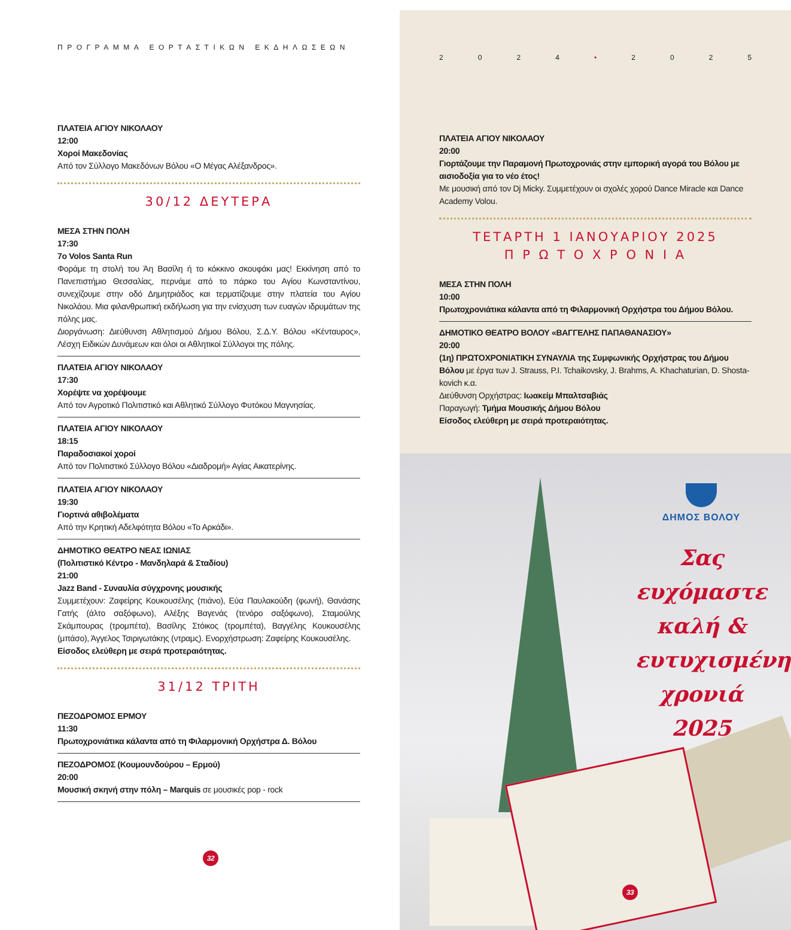ΠΡΟΓΡΑΜΜΑ ΕΟΡΤΑΣΤΙΚΩΝ ΕΚΔΗΛΩΣΕΩΝ
ΠΛΑΤΕΙΑ ΑΓΙΟΥ ΝΙΚΟΛΑΟΥ
12:00
Χοροί Μακεδονίας
Από τον Σύλλογο Μακεδόνων Βόλου «Ο Μέγας Αλέξανδρος».
30/12 ΔΕΥΤΕΡΑ
ΜΕΣΑ ΣΤΗΝ ΠΟΛΗ
17:30
7ο Volos Santa Run
Φοράμε τη στολή του Άη Βασίλη ή το κόκκινο σκουφάκι μας! Εκκίνηση από το Πανεπιστήμιο Θεσσαλίας, περνάμε από το πάρκο του Αγίου Κωνσταντίνου, συνεχίζουμε στην οδό Δημητριάδος και τερματίζουμε στην πλατεία του Αγίου Νικολάου. Μια φιλανθρωπική εκδήλωση για την ενίσχυση των ευαγών ιδρυμάτων της πόλης μας.
Διοργάνωση: Διεύθυνση Αθλητισμού Δήμου Βόλου, Σ.Δ.Υ. Βόλου «Κένταυρος», Λέσχη Ειδικών Δυνάμεων και όλοι οι Αθλητικοί Σύλλογοι της πόλης.
ΠΛΑΤΕΙΑ ΑΓΙΟΥ ΝΙΚΟΛΑΟΥ
17:30
Χορέψτε να χορέψουμε
Από τον Αγροτικό Πολιτιστικό και Αθλητικό Σύλλογο Φυτόκου Μαγνησίας.
ΠΛΑΤΕΙΑ ΑΓΙΟΥ ΝΙΚΟΛΑΟΥ
18:15
Παραδοσιακοί χοροί
Από τον Πολιτιστικό Σύλλογο Βόλου «Διαδρομή» Αγίας Αικατερίνης.
ΠΛΑΤΕΙΑ ΑΓΙΟΥ ΝΙΚΟΛΑΟΥ
19:30
Γιορτινά αθιβολέματα
Από την Κρητική Αδελφότητα Βόλου «Το Αρκάδι».
ΔΗΜΟΤΙΚΟ ΘΕΑΤΡΟ ΝΕΑΣ ΙΩΝΙΑΣ
(Πολιτιστικό Κέντρο - Μανδηλαρά & Σταδίου)
21:00
Jazz Band - Συναυλία σύγχρονης μουσικής
Συμμετέχουν: Ζαφείρης Κουκουσέλης (πιάνο), Εύα Παυλακούδη (φωνή), Θανάσης Γατής (άλτο σαξόφωνο), Αλέξης Βαγενάς (τενόρο σαξόφωνο), Σταμούλης Σκάμπουρας (τρομπέτα), Βασίλης Στόικος (τρομπέτα), Βαγγέλης Κουκουσέλης (μπάσο), Άγγελος Τσιριγωτάκης (ντραμς). Ενορχήστρωση: Ζαφείρης Κουκουσέλης.
Είσοδος ελεύθερη με σειρά προτεραιότητας.
31/12 ΤΡΙΤΗ
ΠΕΖΟΔΡΟΜΟΣ ΕΡΜΟΥ
11:30
Πρωτοχρονιάτικα κάλαντα από τη Φιλαρμονική Ορχήστρα Δ. Βόλου
ΠΕΖΟΔΡΟΜΟΣ (Κουμουνδούρου – Ερμού)
20:00
Μουσική σκηνή στην πόλη – Marquis σε μουσικές pop - rock
32
2024 • 2025
ΠΛΑΤΕΙΑ ΑΓΙΟΥ ΝΙΚΟΛΑΟΥ
20:00
Γιορτάζουμε την Παραμονή Πρωτοχρονιάς στην εμπορική αγορά του Βόλου με αισιοδοξία για το νέο έτος!
Με μουσική από τον Dj Micky. Συμμετέχουν οι σχολές χορού Dance Miracle και Dance Academy Volou.
ΤΕΤΑΡΤΗ 1 ΙΑΝΟΥΑΡΙΟΥ 2025
Π Ρ Ω Τ Ο Χ Ρ Ο Ν Ι Α
ΜΕΣΑ ΣΤΗΝ ΠΟΛΗ
10:00
Πρωτοχρονιάτικα κάλαντα από τη Φιλαρμονική Ορχήστρα του Δήμου Βόλου.
ΔΗΜΟΤΙΚΟ ΘΕΑΤΡΟ ΒΟΛΟΥ «ΒΑΓΓΕΛΗΣ ΠΑΠΑΘΑΝΑΣΙΟΥ»
20:00
(1η) ΠΡΩΤΟΧΡΟΝΙΑΤΙΚΗ ΣΥΝΑΥΛΙΑ της Συμφωνικής Ορχήστρας του Δήμου Βόλου με έργα των J. Strauss, P.I. Tchaikovsky, J. Brahms, A. Khachaturian, D. Shosta- kovich κ.α.
Διεύθυνση Ορχήστρας: Ιωακείμ Μπαλτσαβιάς
Παραγωγή: Τμήμα Μουσικής Δήμου Βόλου
Είσοδος ελεύθερη με σειρά προτεραιότητας.
ΔΗΜΟΣ ΒΟΛΟΥ
Σας
ευχόμαστε
καλή &
ευτυχισμένη
χρονιά
2025
33